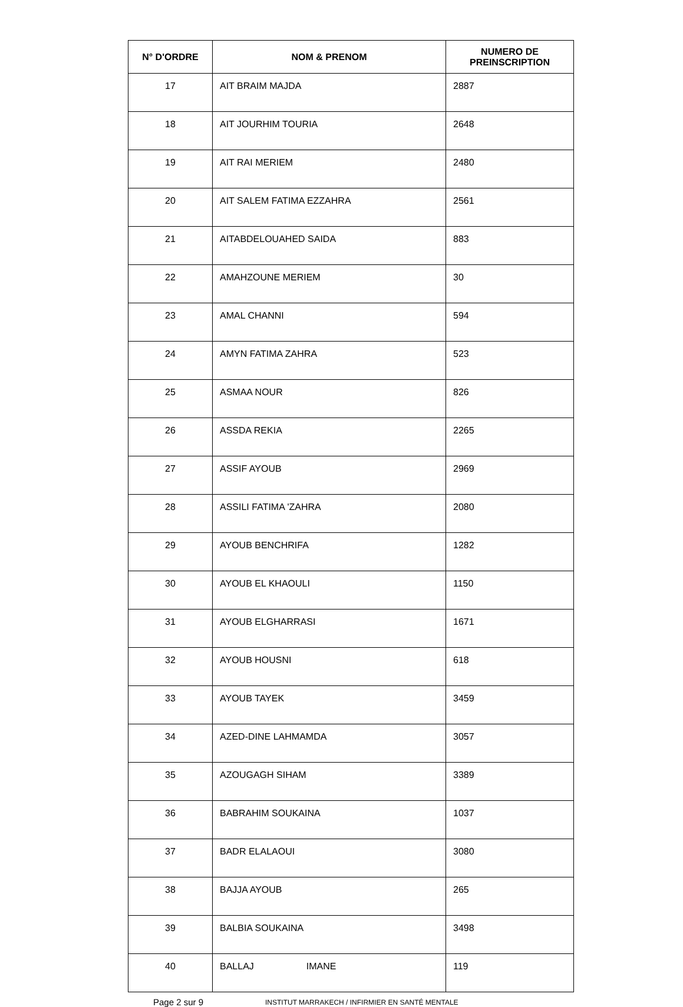| N° D'ORDRE | NOM & PRENOM | NUMERO DE PREINSCRIPTION |
| --- | --- | --- |
| 17 | AIT BRAIM MAJDA | 2887 |
| 18 | AIT JOURHIM TOURIA | 2648 |
| 19 | AIT RAI MERIEM | 2480 |
| 20 | AIT SALEM FATIMA EZZAHRA | 2561 |
| 21 | AITABDELOUAHED SAIDA | 883 |
| 22 | AMAHZOUNE MERIEM | 30 |
| 23 | AMAL CHANNI | 594 |
| 24 | AMYN FATIMA ZAHRA | 523 |
| 25 | ASMAA NOUR | 826 |
| 26 | ASSDA REKIA | 2265 |
| 27 | ASSIF AYOUB | 2969 |
| 28 | ASSILI FATIMA 'ZAHRA | 2080 |
| 29 | AYOUB BENCHRIFA | 1282 |
| 30 | AYOUB EL KHAOULI | 1150 |
| 31 | AYOUB ELGHARRASI | 1671 |
| 32 | AYOUB HOUSNI | 618 |
| 33 | AYOUB TAYEK | 3459 |
| 34 | AZED-DINE LAHMAMDA | 3057 |
| 35 | AZOUGAGH SIHAM | 3389 |
| 36 | BABRAHIM SOUKAINA | 1037 |
| 37 | BADR ELALAOUI | 3080 |
| 38 | BAJJA AYOUB | 265 |
| 39 | BALBIA SOUKAINA | 3498 |
| 40 | BALLAJ IMANE | 119 |
Page 2 sur 9 INSTITUT MARRAKECH / INFIRMIER EN SANTÉ MENTALE